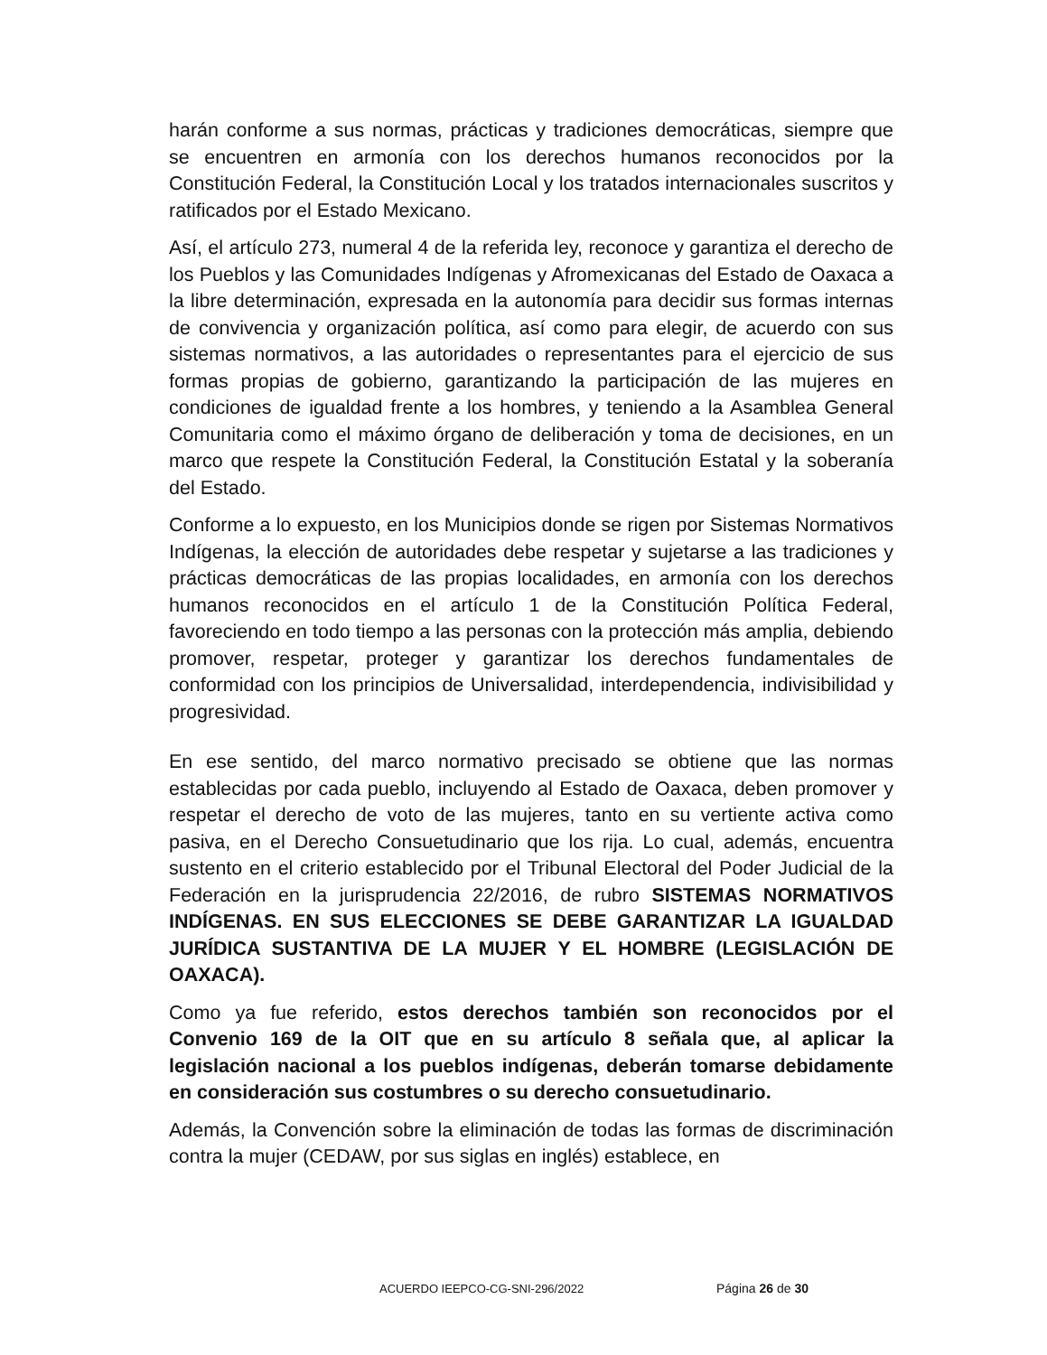harán conforme a sus normas, prácticas y tradiciones democráticas, siempre que se encuentren en armonía con los derechos humanos reconocidos por la Constitución Federal, la Constitución Local y los tratados internacionales suscritos y ratificados por el Estado Mexicano.
Así, el artículo 273, numeral 4 de la referida ley, reconoce y garantiza el derecho de los Pueblos y las Comunidades Indígenas y Afromexicanas del Estado de Oaxaca a la libre determinación, expresada en la autonomía para decidir sus formas internas de convivencia y organización política, así como para elegir, de acuerdo con sus sistemas normativos, a las autoridades o representantes para el ejercicio de sus formas propias de gobierno, garantizando la participación de las mujeres en condiciones de igualdad frente a los hombres, y teniendo a la Asamblea General Comunitaria como el máximo órgano de deliberación y toma de decisiones, en un marco que respete la Constitución Federal, la Constitución Estatal y la soberanía del Estado.
Conforme a lo expuesto, en los Municipios donde se rigen por Sistemas Normativos Indígenas, la elección de autoridades debe respetar y sujetarse a las tradiciones y prácticas democráticas de las propias localidades, en armonía con los derechos humanos reconocidos en el artículo 1 de la Constitución Política Federal, favoreciendo en todo tiempo a las personas con la protección más amplia, debiendo promover, respetar, proteger y garantizar los derechos fundamentales de conformidad con los principios de Universalidad, interdependencia, indivisibilidad y progresividad.
En ese sentido, del marco normativo precisado se obtiene que las normas establecidas por cada pueblo, incluyendo al Estado de Oaxaca, deben promover y respetar el derecho de voto de las mujeres, tanto en su vertiente activa como pasiva, en el Derecho Consuetudinario que los rija. Lo cual, además, encuentra sustento en el criterio establecido por el Tribunal Electoral del Poder Judicial de la Federación en la jurisprudencia 22/2016, de rubro SISTEMAS NORMATIVOS INDÍGENAS. EN SUS ELECCIONES SE DEBE GARANTIZAR LA IGUALDAD JURÍDICA SUSTANTIVA DE LA MUJER Y EL HOMBRE (LEGISLACIÓN DE OAXACA).
Como ya fue referido, estos derechos también son reconocidos por el Convenio 169 de la OIT que en su artículo 8 señala que, al aplicar la legislación nacional a los pueblos indígenas, deberán tomarse debidamente en consideración sus costumbres o su derecho consuetudinario.
Además, la Convención sobre la eliminación de todas las formas de discriminación contra la mujer (CEDAW, por sus siglas en inglés) establece, en
ACUERDO IEEPCO-CG-SNI-296/2022 Página 26 de 30